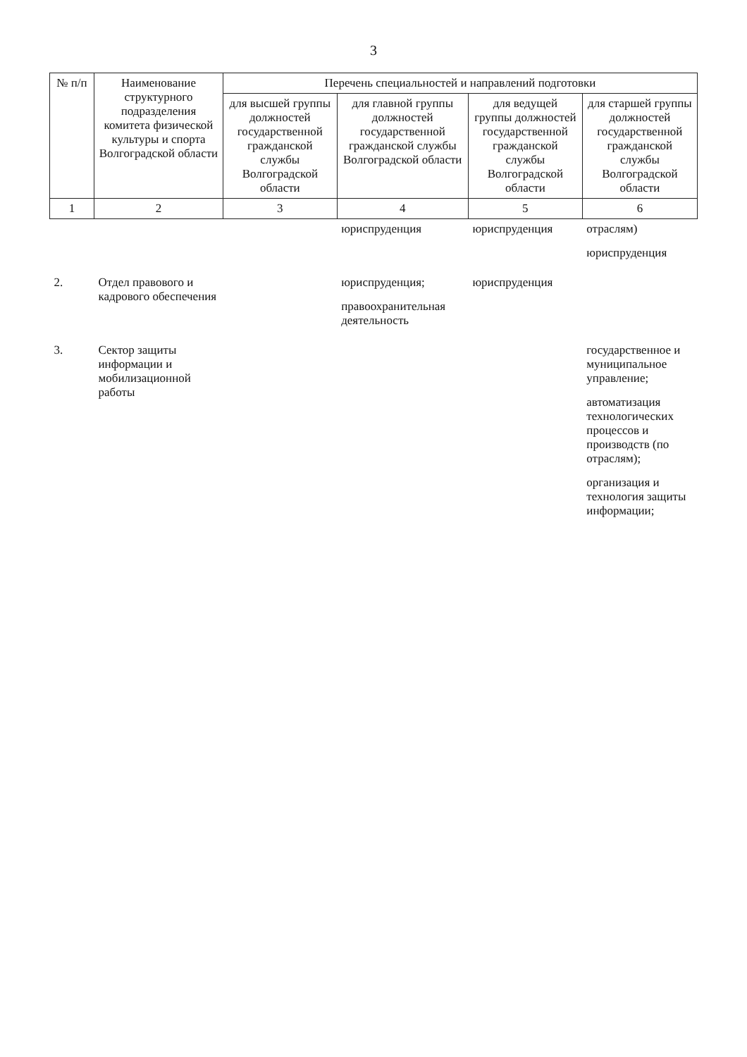3
| № п/п | Наименование структурного подразделения комитета физической культуры и спорта Волгоградской области | Перечень специальностей и направлений подготовки | | | |
| --- | --- | --- | --- | --- | --- |
| | | для высшей группы должностей государственной гражданской службы Волгоградской области | для главной группы должностей государственной гражданской службы Волгоградской области | для ведущей группы должностей государственной гражданской службы Волгоградской области | для старшей группы должностей государственной гражданской службы Волгоградской области |
| 1 | 2 | 3 | 4 | 5 | 6 |
| | | | юриспруденция | юриспруденция | отраслям) юриспруденция |
| 2. | Отдел правового и кадрового обеспечения | | юриспруденция; правоохранительная деятельность | юриспруденция | |
| 3. | Сектор защиты информации и мобилизационной работы | | | | государственное и муниципальное управление; автоматизация технологических процессов и производств (по отраслям); организация и технология защиты информации; |